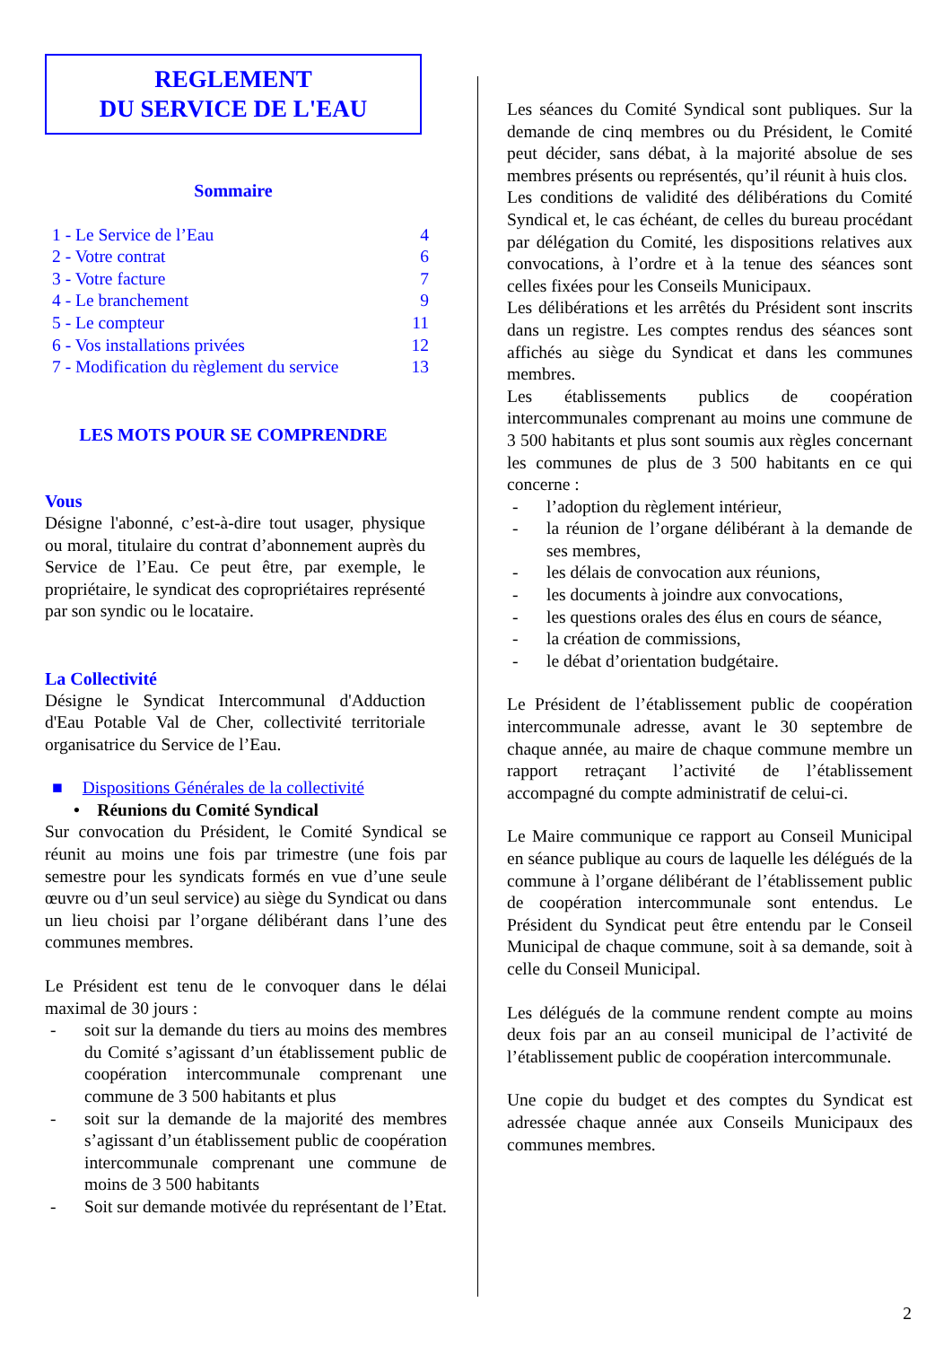REGLEMENT
DU SERVICE DE L'EAU
Sommaire
| 1 - Le Service de l’Eau | 4 |
| 2 - Votre contrat | 6 |
| 3 - Votre facture | 7 |
| 4 - Le branchement | 9 |
| 5 - Le compteur | 11 |
| 6 - Vos installations privées | 12 |
| 7 - Modification du règlement du service | 13 |
LES MOTS POUR SE COMPRENDRE
Vous
Désigne l'abonné, c’est-à-dire tout usager, physique ou moral, titulaire du contrat d’abonnement auprès du Service de l’Eau. Ce peut être, par exemple, le propriétaire, le syndicat des copropriétaires représenté par son syndic ou le locataire.
La Collectivité
Désigne le Syndicat Intercommunal d'Adduction d'Eau Potable Val de Cher, collectivité territoriale organisatrice du Service de l’Eau.
■ Dispositions Générales de la collectivité
• Réunions du Comité Syndical
Sur convocation du Président, le Comité Syndical se réunit au moins une fois par trimestre (une fois par semestre pour les syndicats formés en vue d’une seule œuvre ou d’un seul service) au siège du Syndicat ou dans un lieu choisi par l’organe délibérant dans l’une des communes membres.
Le Président est tenu de le convoquer dans le délai maximal de 30 jours :
- soit sur la demande du tiers au moins des membres du Comité s’agissant d’un établissement public de coopération intercommunale comprenant une commune de 3 500 habitants et plus
- soit sur la demande de la majorité des membres s’agissant d’un établissement public de coopération intercommunale comprenant une commune de moins de 3 500 habitants
- Soit sur demande motivée du représentant de l’Etat.
Les séances du Comité Syndical sont publiques. Sur la demande de cinq membres ou du Président, le Comité peut décider, sans débat, à la majorité absolue de ses membres présents ou représentés, qu’il réunit à huis clos.
Les conditions de validité des délibérations du Comité Syndical et, le cas échéant, de celles du bureau procédant par délégation du Comité, les dispositions relatives aux convocations, à l’ordre et à la tenue des séances sont celles fixées pour les Conseils Municipaux.
Les délibérations et les arrêtés du Président sont inscrits dans un registre. Les comptes rendus des séances sont affichés au siège du Syndicat et dans les communes membres.
Les établissements publics de coopération intercommunales comprenant au moins une commune de 3 500 habitants et plus sont soumis aux règles concernant les communes de plus de 3 500 habitants en ce qui concerne :
- l’adoption du règlement intérieur,
- la réunion de l’organe délibérant à la demande de ses membres,
- les délais de convocation aux réunions,
- les documents à joindre aux convocations,
- les questions orales des élus en cours de séance,
- la création de commissions,
- le débat d’orientation budgétaire.
Le Président de l’établissement public de coopération intercommunale adresse, avant le 30 septembre de chaque année, au maire de chaque commune membre un rapport retraçant l’activité de l’établissement accompagné du compte administratif de celui-ci.
Le Maire communique ce rapport au Conseil Municipal en séance publique au cours de laquelle les délégués de la commune à l’organe délibérant de l’établissement public de coopération intercommunale sont entendus. Le Président du Syndicat peut être entendu par le Conseil Municipal de chaque commune, soit à sa demande, soit à celle du Conseil Municipal.
Les délégués de la commune rendent compte au moins deux fois par an au conseil municipal de l’activité de l’établissement public de coopération intercommunale.
Une copie du budget et des comptes du Syndicat est adressée chaque année aux Conseils Municipaux des communes membres.
2